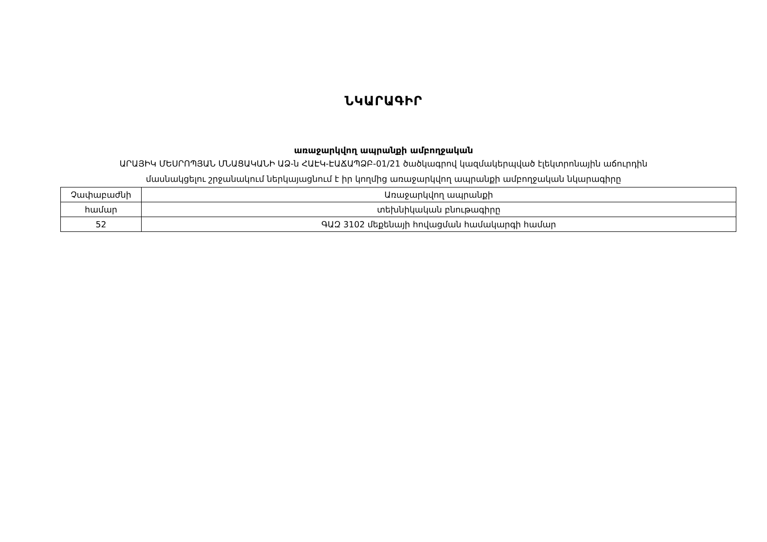ՆԿԱՐԱԳԻՐ
առաջարկվող ապրանքի ամբողջական
ԱՐԱՅԻԿ ՄԵՍՐՈՊՅԱՆ ՄՆԱՑԱԿԱՆԻ ԱՁ-ն ՀԱԷԿ-ԷԱՃԱՊՁԲ-01/21 ծածկագրով կազմակերպված էլեկտրոնային աճուրդին
մասնակցելու շրջանակում ներկայացնում է իր կողմից առաջարկվող ապրանքի ամբողջական նկարագիրը
| Չափաբաժնի | Առաջարկվող ապրանքի |
| համար | տեխնիկական բնութագիրը |
| 52 | ԳԱԶ 3102 մեքենայի հովացման համակարգի համար |